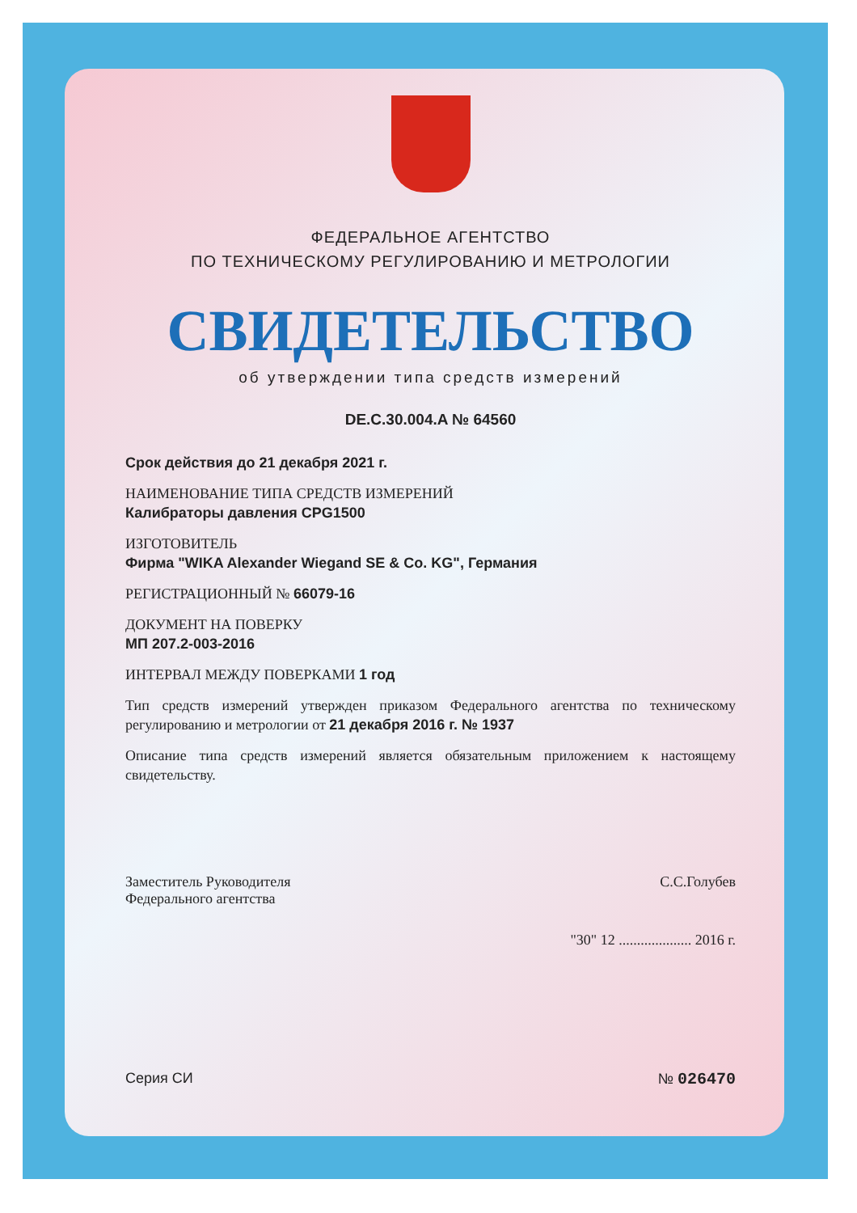ФЕДЕРАЛЬНОЕ АГЕНТСТВО
ПО ТЕХНИЧЕСКОМУ РЕГУЛИРОВАНИЮ И МЕТРОЛОГИИ
СВИДЕТЕЛЬСТВО
об утверждении типа средств измерений
DE.C.30.004.A № 64560
Срок действия до 21 декабря 2021 г.
НАИМЕНОВАНИЕ ТИПА СРЕДСТВ ИЗМЕРЕНИЙ
Калибраторы давления CPG1500
ИЗГОТОВИТЕЛЬ
Фирма "WIKA Alexander Wiegand SE & Co. KG", Германия
РЕГИСТРАЦИОННЫЙ № 66079-16
ДОКУМЕНТ НА ПОВЕРКУ
МП 207.2-003-2016
ИНТЕРВАЛ МЕЖДУ ПОВЕРКАМИ 1 год
Тип средств измерений утвержден приказом Федерального агентства по техническому регулированию и метрологии от 21 декабря 2016 г. № 1937
Описание типа средств измерений является обязательным приложением к настоящему свидетельству.
Заместитель Руководителя
Федерального агентства
С.С.Голубев
"30" 12 .................... 2016 г.
Серия СИ № 026470